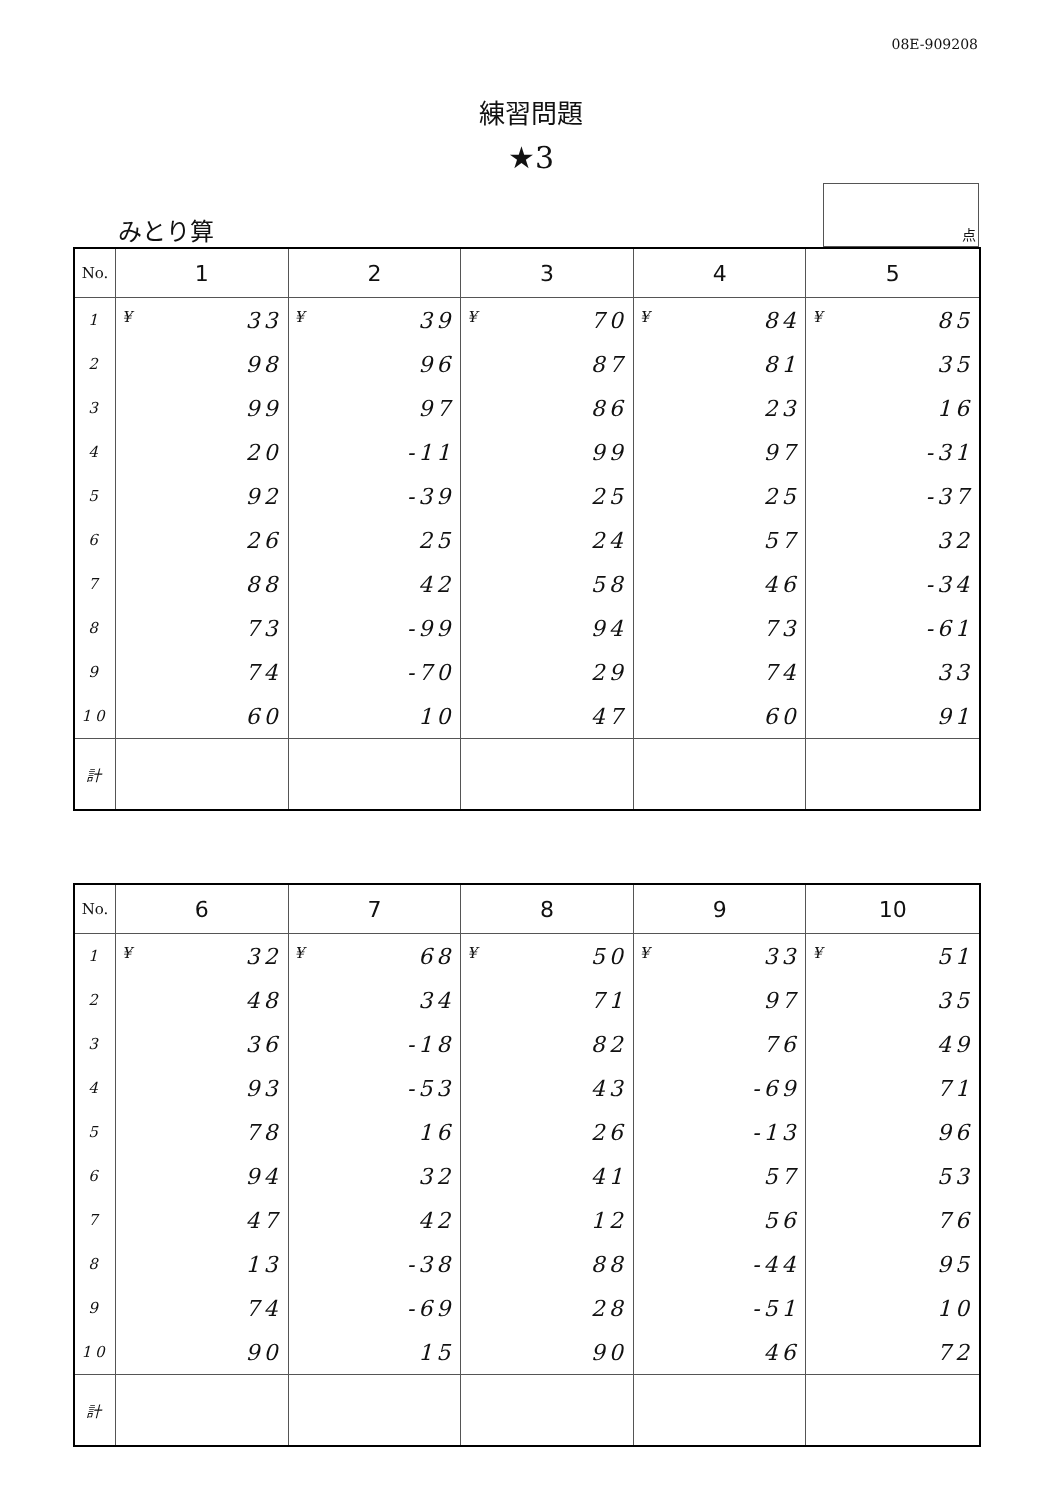08E-909208
練習問題
★3
みとり算
点
| No. | 1 | 2 | 3 | 4 | 5 |
| --- | --- | --- | --- | --- | --- |
| 1 | ¥ 33 | ¥ 39 | ¥ 70 | ¥ 84 | ¥ 85 |
| 2 | 98 | 96 | 87 | 81 | 35 |
| 3 | 99 | 97 | 86 | 23 | 16 |
| 4 | 20 | -11 | 99 | 97 | -31 |
| 5 | 92 | -39 | 25 | 25 | -37 |
| 6 | 26 | 25 | 24 | 57 | 32 |
| 7 | 88 | 42 | 58 | 46 | -34 |
| 8 | 73 | -99 | 94 | 73 | -61 |
| 9 | 74 | -70 | 29 | 74 | 33 |
| 10 | 60 | 10 | 47 | 60 | 91 |
| 計 | | | | | |
| No. | 6 | 7 | 8 | 9 | 10 |
| --- | --- | --- | --- | --- | --- |
| 1 | ¥ 32 | ¥ 68 | ¥ 50 | ¥ 33 | ¥ 51 |
| 2 | 48 | 34 | 71 | 97 | 35 |
| 3 | 36 | -18 | 82 | 76 | 49 |
| 4 | 93 | -53 | 43 | -69 | 71 |
| 5 | 78 | 16 | 26 | -13 | 96 |
| 6 | 94 | 32 | 41 | 57 | 53 |
| 7 | 47 | 42 | 12 | 56 | 76 |
| 8 | 13 | -38 | 88 | -44 | 95 |
| 9 | 74 | -69 | 28 | -51 | 10 |
| 10 | 90 | 15 | 90 | 46 | 72 |
| 計 | | | | | |